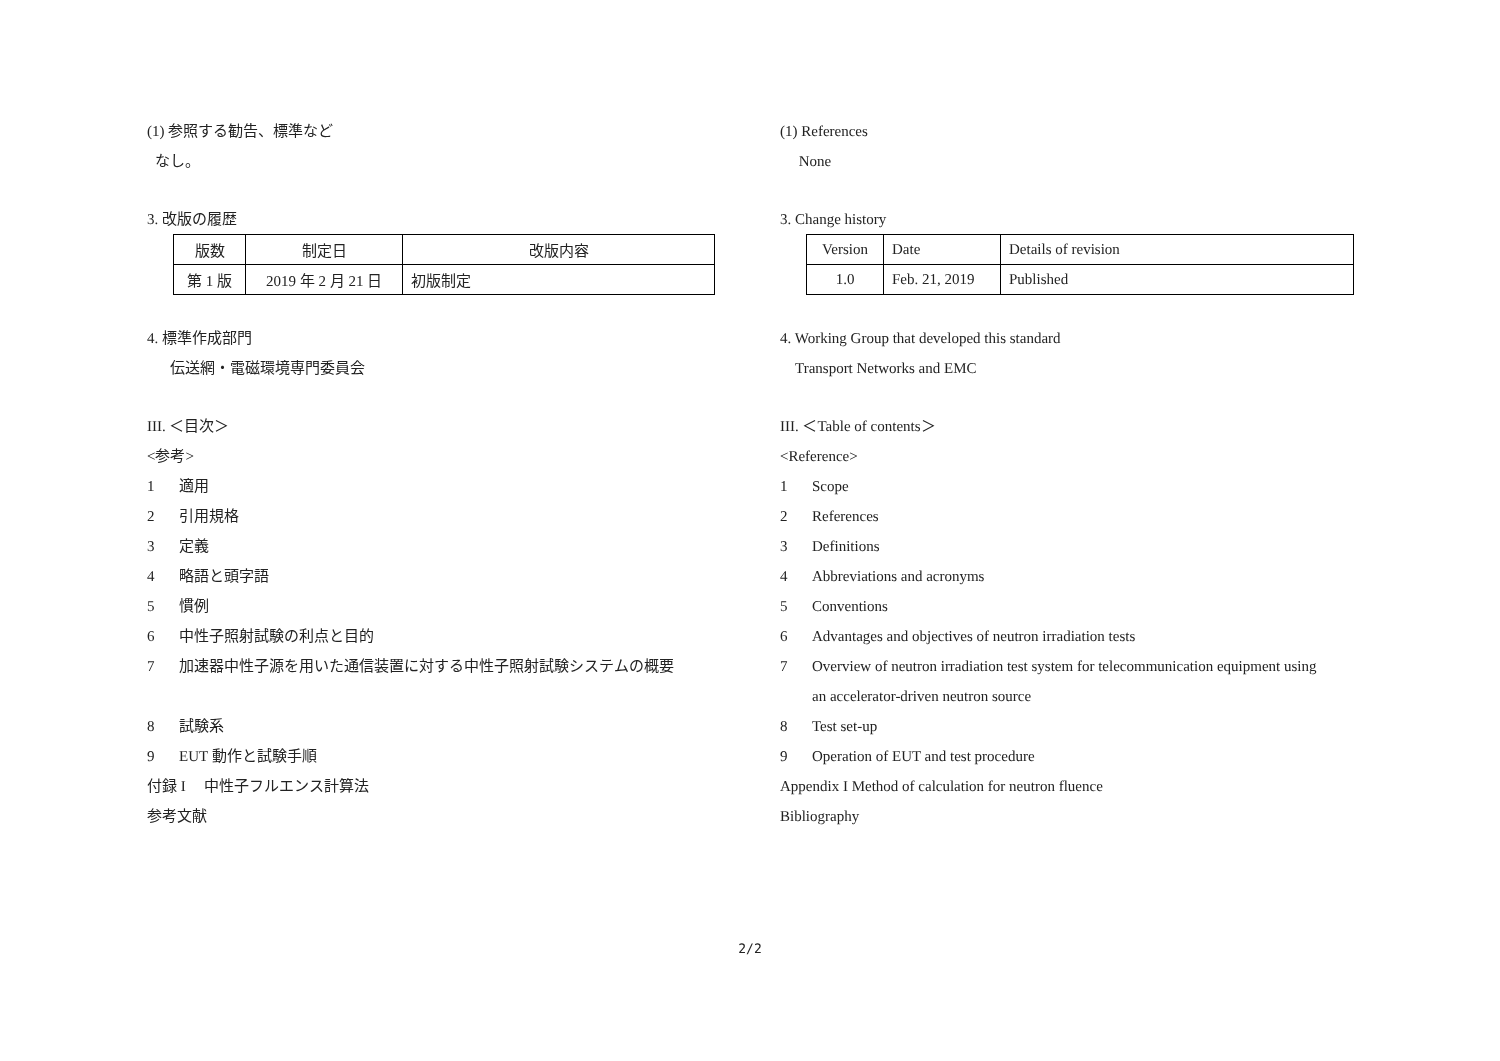(1) 参照する勧告、標準など
なし。
3. 改版の履歴
| 版数 | 制定日 | 改版内容 |
| 第 1 版 | 2019 年 2 月 21 日 | 初版制定 |
4. 標準作成部門
伝送網・電磁環境専門委員会
III. ＜目次＞
<参考>
1 適用
2 引用規格
3 定義
4 略語と頭字語
5 慣例
6 中性子照射試験の利点と目的
7 加速器中性子源を用いた通信装置に対する中性子照射試験システムの概要
8 試験系
9 EUT 動作と試験手順
付録 I　 中性子フルエンス計算法
参考文献
(1) References
None
3. Change history
| Version | Date | Details of revision |
| 1.0 | Feb. 21, 2019 | Published |
4. Working Group that developed this standard
Transport Networks and EMC
III. ＜Table of contents＞
<Reference>
1 Scope
2 References
3 Definitions
4 Abbreviations and acronyms
5 Conventions
6 Advantages and objectives of neutron irradiation tests
7 Overview of neutron irradiation test system for telecommunication equipment using
an accelerator-driven neutron source
8 Test set-up
9 Operation of EUT and test procedure
Appendix I Method of calculation for neutron fluence
Bibliography
2/2